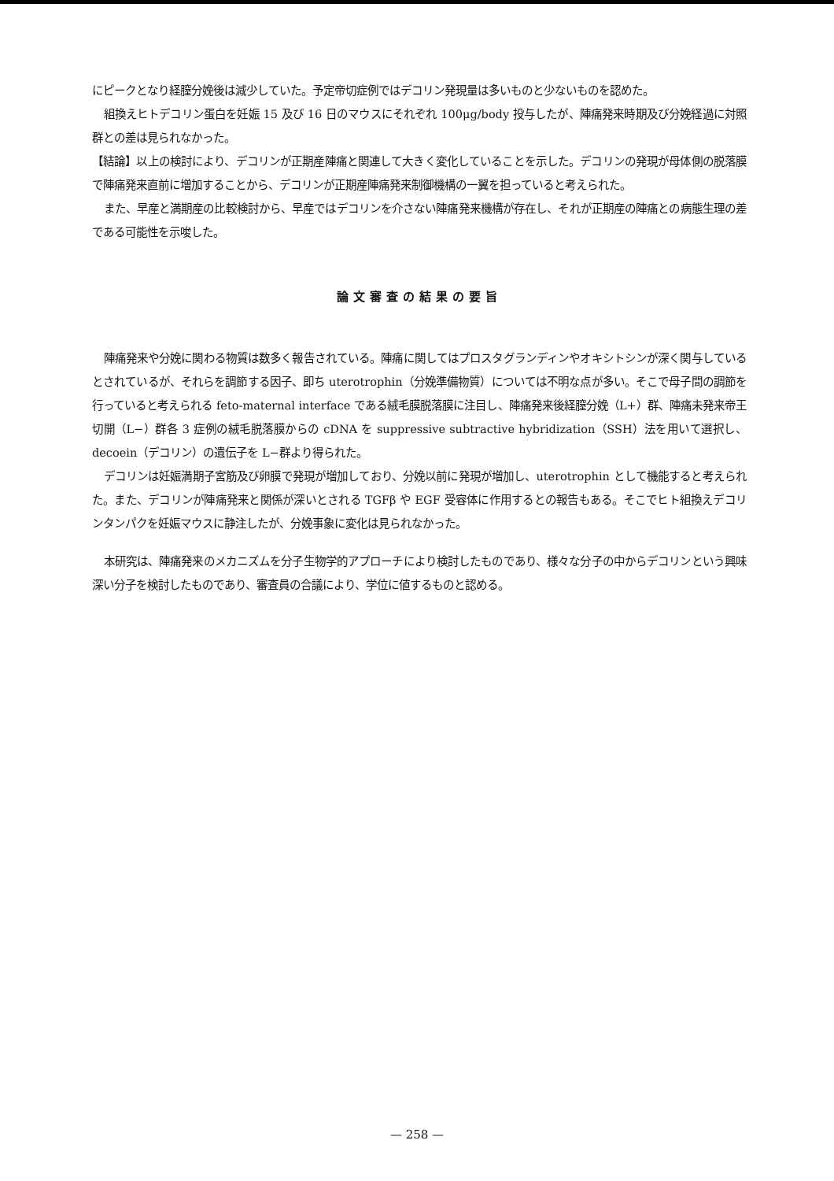にピークとなり経膣分娩後は減少していた。予定帝切症例ではデコリン発現量は多いものと少ないものを認めた。
組換えヒトデコリン蛋白を妊娠 15 及び 16 日のマウスにそれぞれ 100μg/body 投与したが、陣痛発来時期及び分娩経過に対照群との差は見られなかった。
【結論】以上の検討により、デコリンが正期産陣痛と関連して大きく変化していることを示した。デコリンの発現が母体側の脱落膜で陣痛発来直前に増加することから、デコリンが正期産陣痛発来制御機構の一翼を担っていると考えられた。
また、早産と満期産の比較検討から、早産ではデコリンを介さない陣痛発来機構が存在し、それが正期産の陣痛との病態生理の差である可能性を示唆した。
論文審査の結果の要旨
陣痛発来や分娩に関わる物質は数多く報告されている。陣痛に関してはプロスタグランディンやオキシトシンが深く関与しているとされているが、それらを調節する因子、即ち uterotrophin（分娩準備物質）については不明な点が多い。そこで母子間の調節を行っていると考えられる feto-maternal interface である絨毛膜脱落膜に注目し、陣痛発来後経膣分娩（L+）群、陣痛未発来帝王切開（L−）群各 3 症例の絨毛脱落膜からの cDNA を suppressive subtractive hybridization（SSH）法を用いて選択し、decoein（デコリン）の遺伝子を L−群より得られた。
デコリンは妊娠満期子宮筋及び卵膜で発現が増加しており、分娩以前に発現が増加し、uterotrophin として機能すると考えられた。また、デコリンが陣痛発来と関係が深いとされる TGFβ や EGF 受容体に作用するとの報告もある。そこでヒト組換えデコリンタンパクを妊娠マウスに静注したが、分娩事象に変化は見られなかった。
本研究は、陣痛発来のメカニズムを分子生物学的アプローチにより検討したものであり、様々な分子の中からデコリンという興味深い分子を検討したものであり、審査員の合議により、学位に値するものと認める。
— 258 —